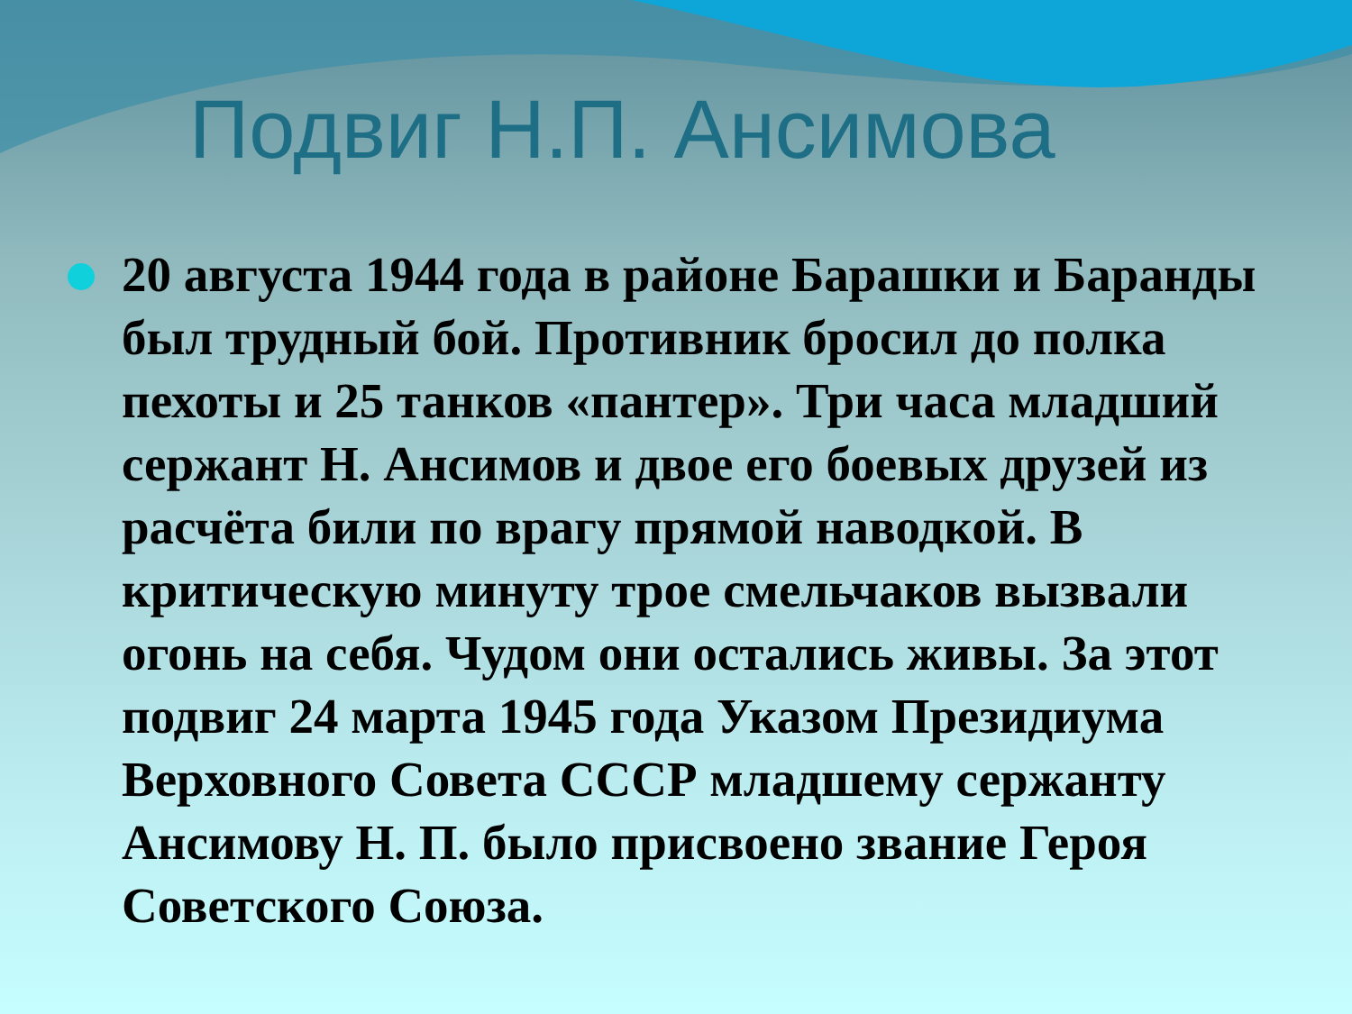Подвиг Н.П. Ансимова
20 августа 1944 года в районе Барашки и Баранды был трудный бой. Противник бросил до полка пехоты и 25 танков «пантер». Три часа младший сержант Н. Ансимов и двое его боевых друзей из расчёта били по врагу прямой наводкой. В критическую минуту трое смельчаков вызвали огонь на себя. Чудом они остались живы. За этот подвиг 24 марта 1945 года Указом Президиума Верховного Совета СССР младшему сержанту Ансимову Н. П. было присвоено звание Героя Советского Союза.